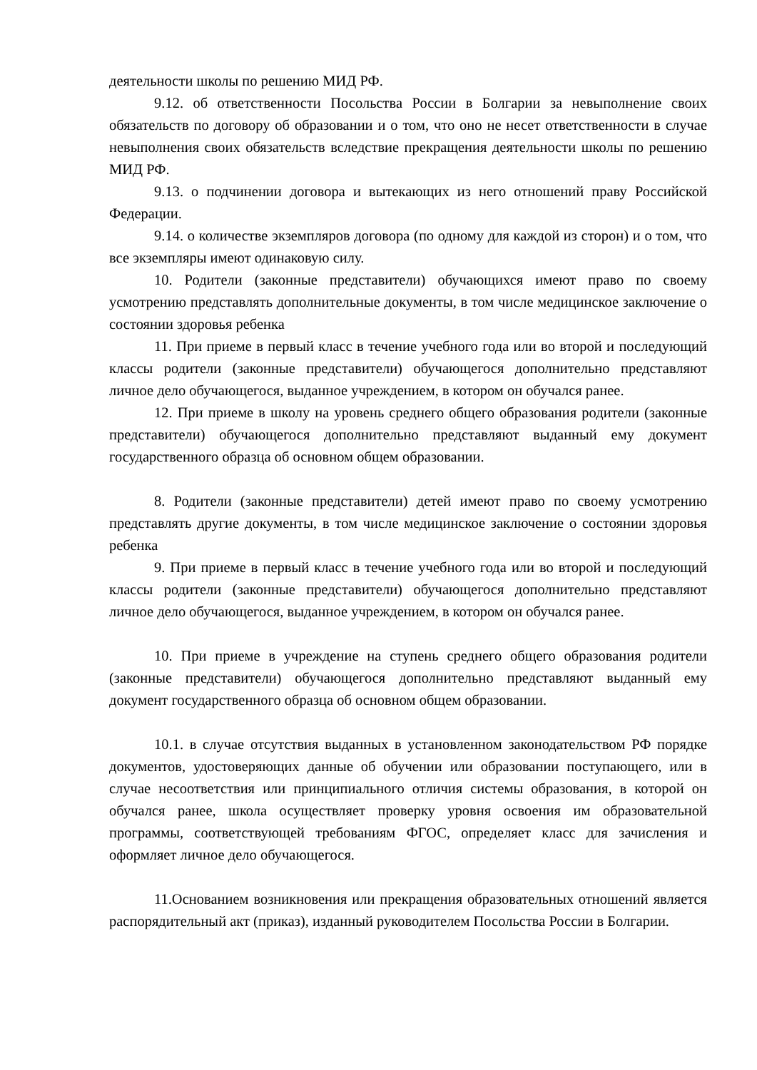деятельности школы по решению МИД РФ.
9.12. об ответственности Посольства России в Болгарии за невыполнение своих обязательств по договору об образовании и о том, что оно не несет ответственности в случае невыполнения своих обязательств вследствие прекращения деятельности школы по решению МИД РФ.
9.13. о подчинении договора и вытекающих из него отношений праву Российской Федерации.
9.14. о количестве экземпляров договора (по одному для каждой из сторон) и о том, что все экземпляры имеют одинаковую силу.
10. Родители (законные представители) обучающихся имеют право по своему усмотрению представлять дополнительные документы, в том числе медицинское заключение о состоянии здоровья ребенка
11. При приеме в первый класс в течение учебного года или во второй и последующий классы родители (законные представители) обучающегося дополнительно представляют личное дело обучающегося, выданное учреждением, в котором он обучался ранее.
12. При приеме в школу на уровень среднего общего образования родители (законные представители) обучающегося дополнительно представляют выданный ему документ государственного образца об основном общем образовании.
8. Родители (законные представители) детей имеют право по своему усмотрению представлять другие документы, в том числе медицинское заключение о состоянии здоровья ребенка
9. При приеме в первый класс в течение учебного года или во второй и последующий классы родители (законные представители) обучающегося дополнительно представляют личное дело обучающегося, выданное учреждением, в котором он обучался ранее.
10. При приеме в учреждение на ступень среднего общего образования родители (законные представители) обучающегося дополнительно представляют выданный ему документ государственного образца об основном общем образовании.
10.1. в случае отсутствия выданных в установленном законодательством РФ порядке документов, удостоверяющих данные об обучении или образовании поступающего, или в случае несоответствия или принципиального отличия системы образования, в которой он обучался ранее, школа осуществляет проверку уровня освоения им образовательной программы, соответствующей требованиям ФГОС, определяет класс для зачисления и оформляет личное дело обучающегося.
11.Основанием возникновения или прекращения образовательных отношений является распорядительный акт (приказ), изданный руководителем Посольства России в Болгарии.